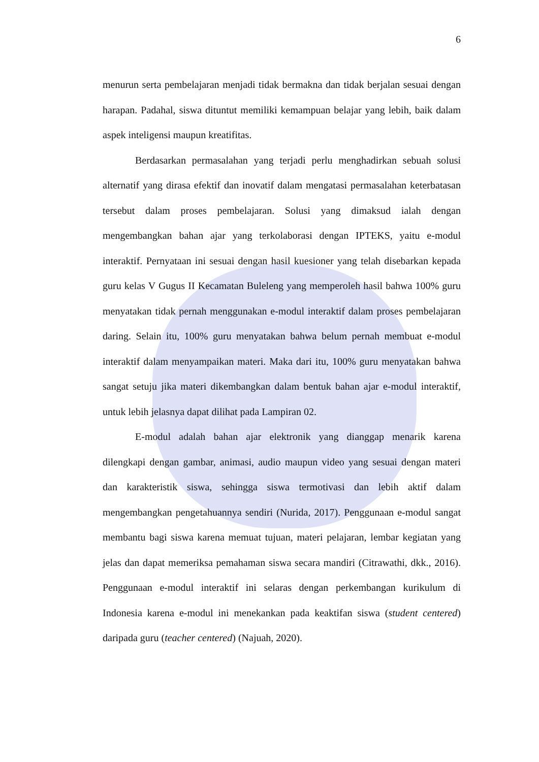6
menurun serta pembelajaran menjadi tidak bermakna dan tidak berjalan sesuai dengan harapan. Padahal, siswa dituntut memiliki kemampuan belajar yang lebih, baik dalam aspek inteligensi maupun kreatifitas.
Berdasarkan permasalahan yang terjadi perlu menghadirkan sebuah solusi alternatif yang dirasa efektif dan inovatif dalam mengatasi permasalahan keterbatasan tersebut dalam proses pembelajaran. Solusi yang dimaksud ialah dengan mengembangkan bahan ajar yang terkolaborasi dengan IPTEKS, yaitu e-modul interaktif. Pernyataan ini sesuai dengan hasil kuesioner yang telah disebarkan kepada guru kelas V Gugus II Kecamatan Buleleng yang memperoleh hasil bahwa 100% guru menyatakan tidak pernah menggunakan e-modul interaktif dalam proses pembelajaran daring. Selain itu, 100% guru menyatakan bahwa belum pernah membuat e-modul interaktif dalam menyampaikan materi. Maka dari itu, 100% guru menyatakan bahwa sangat setuju jika materi dikembangkan dalam bentuk bahan ajar e-modul interaktif, untuk lebih jelasnya dapat dilihat pada Lampiran 02.
E-modul adalah bahan ajar elektronik yang dianggap menarik karena dilengkapi dengan gambar, animasi, audio maupun video yang sesuai dengan materi dan karakteristik siswa, sehingga siswa termotivasi dan lebih aktif dalam mengembangkan pengetahuannya sendiri (Nurida, 2017). Penggunaan e-modul sangat membantu bagi siswa karena memuat tujuan, materi pelajaran, lembar kegiatan yang jelas dan dapat memeriksa pemahaman siswa secara mandiri (Citrawathi, dkk., 2016). Penggunaan e-modul interaktif ini selaras dengan perkembangan kurikulum di Indonesia karena e-modul ini menekankan pada keaktifan siswa (student centered) daripada guru (teacher centered) (Najuah, 2020).